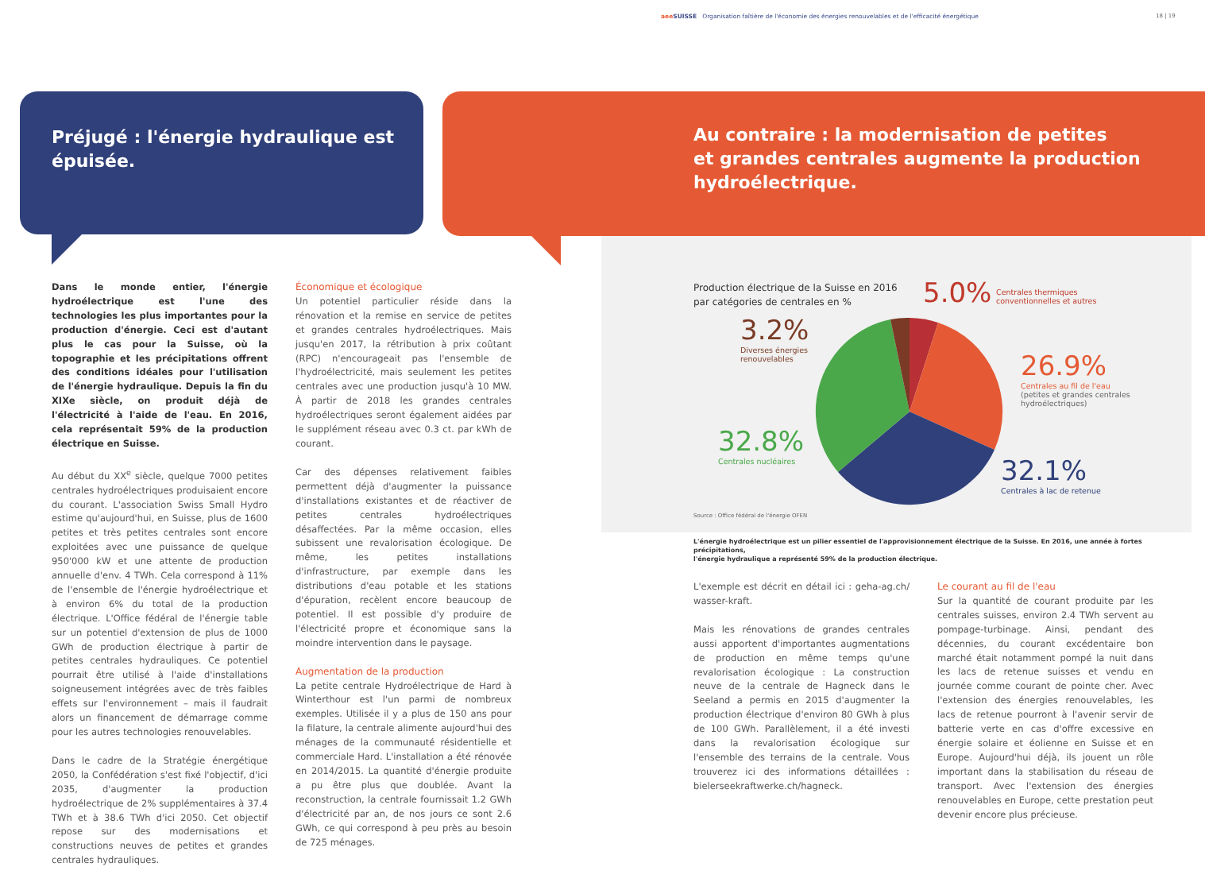aee SUISSE Organisation faîtière de l'économie des énergies renouvelables et de l'efficacité énergétique
18 | 19
Préjugé : l'énergie hydraulique est
épuisée.
Au contraire : la modernisation de petites
et grandes centrales augmente la production
hydroélectrique.
Dans le monde entier, l'énergie hydroélectrique est l'une des technologies les plus importantes pour la production d'énergie. Ceci est d'autant plus le cas pour la Suisse, où la topographie et les précipitations offrent des conditions idéales pour l'utilisation de l'énergie hydraulique. Depuis la fin du XIXe siècle, on produit déjà de l'électricité à l'aide de l'eau. En 2016, cela représentait 59% de la production électrique en Suisse.
Au début du XX<sup>e</sup> siècle, quelque 7000 petites centrales hydroélectriques produisaient encore du courant. L'association Swiss Small Hydro estime qu'aujourd'hui, en Suisse, plus de 1600 petites et très petites centrales sont encore exploitées avec une puissance de quelque 950'000 kW et une attente de production annuelle d'env. 4 TWh. Cela correspond à 11% de l'ensemble de l'énergie hydroélectrique et à environ 6% du total de la production électrique. L'Office fédéral de l'énergie table sur un potentiel d'extension de plus de 1000 GWh de production électrique à partir de petites centrales hydrauliques. Ce potentiel pourrait être utilisé à l'aide d'installations soigneusement intégrées avec de très faibles effets sur l'environnement – mais il faudrait alors un financement de démarrage comme pour les autres technologies renouvelables.
Dans le cadre de la Stratégie énergétique 2050, la Confédération s'est fixé l'objectif, d'ici 2035, d'augmenter la production hydroélectrique de 2% supplémentaires à 37.4 TWh et à 38.6 TWh d'ici 2050. Cet objectif repose sur des modernisations et constructions neuves de petites et grandes centrales hydrauliques.
Économique et écologique
Un potentiel particulier réside dans la rénovation et la remise en service de petites et grandes centrales hydroélectriques. Mais jusqu'en 2017, la rétribution à prix coûtant (RPC) n'encourageait pas l'ensemble de l'hydroélectricité, mais seulement les petites centrales avec une production jusqu'à 10 MW. À partir de 2018 les grandes centrales hydroélectriques seront également aidées par le supplément réseau avec 0.3 ct. par kWh de courant.
Car des dépenses relativement faibles permettent déjà d'augmenter la puissance d'installations existantes et de réactiver de petites centrales hydroélectriques désaffectées. Par la même occasion, elles subissent une revalorisation écologique. De même, les petites installations d'infrastructure, par exemple dans les distributions d'eau potable et les stations d'épuration, recèlent encore beaucoup de potentiel. Il est possible d'y produire de l'électricité propre et économique sans la moindre intervention dans le paysage.
Augmentation de la production
La petite centrale Hydroélectrique de Hard à Winterthour est l'un parmi de nombreux exemples. Utilisée il y a plus de 150 ans pour la filature, la centrale alimente aujourd'hui des ménages de la communauté résidentielle et commerciale Hard. L'installation a été rénovée en 2014/2015. La quantité d'énergie produite a pu être plus que doublée. Avant la reconstruction, la centrale fournissait 1.2 GWh d'électricité par an, de nos jours ce sont 2.6 GWh, ce qui correspond à peu près au besoin de 725 ménages.
Production électrique de la Suisse en 2016
par catégories de centrales en %
5.0%
Centrales thermiques
conventionnelles et autres
3.2%
Diverses énergies
renouvelables
26.9%
Centrales au fil de l'eau
(petites et grandes centrales
hydroélectriques)
32.8%
Centrales nucléaires
32.1%
Centrales à lac de retenue
Source : Office fédéral de l'énergie OFEN
L'énergie hydroélectrique est un pilier essentiel de l'approvisionnement électrique de la Suisse. En 2016, une année à fortes précipitations,
l'énergie hydraulique a représenté 59% de la production électrique.
L'exemple est décrit en détail ici : geha-ag.ch/ wasser-kraft.
Mais les rénovations de grandes centrales aussi apportent d'importantes augmentations de production en même temps qu'une revalorisation écologique : La construction neuve de la centrale de Hagneck dans le Seeland a permis en 2015 d'augmenter la production électrique d'environ 80 GWh à plus de 100 GWh. Parallèlement, il a été investi dans la revalorisation écologique sur l'ensemble des terrains de la centrale. Vous trouverez ici des informations détaillées : bielerseekraftwerke.ch/hagneck.
Le courant au fil de l'eau
Sur la quantité de courant produite par les centrales suisses, environ 2.4 TWh servent au pompage-turbinage. Ainsi, pendant des décennies, du courant excédentaire bon marché était notamment pompé la nuit dans les lacs de retenue suisses et vendu en journée comme courant de pointe cher. Avec l'extension des énergies renouvelables, les lacs de retenue pourront à l'avenir servir de batterie verte en cas d'offre excessive en énergie solaire et éolienne en Suisse et en Europe. Aujourd'hui déjà, ils jouent un rôle important dans la stabilisation du réseau de transport. Avec l'extension des énergies renouvelables en Europe, cette prestation peut devenir encore plus précieuse.